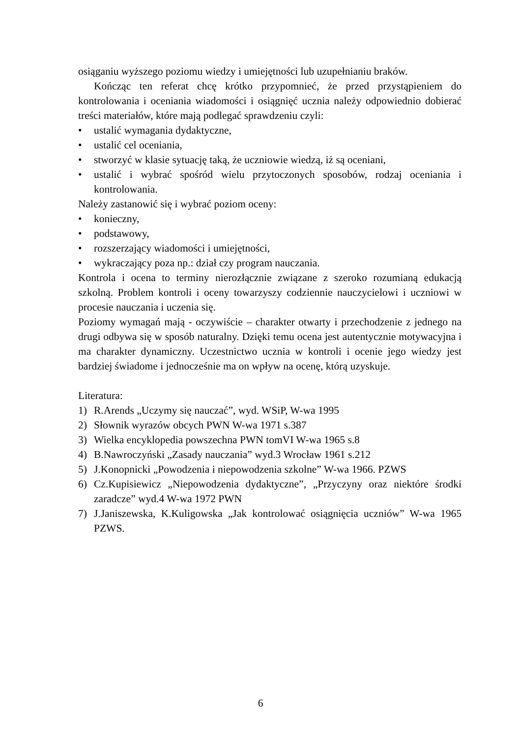osiąganiu wyższego poziomu wiedzy i umiejętności lub uzupełnianiu braków.
Kończąc ten referat chcę krótko przypomnieć, że przed przystąpieniem do kontrolowania i oceniania wiadomości i osiągnięć ucznia należy odpowiednio dobierać treści materiałów, które mają podlegać sprawdzeniu czyli:
• ustalić wymagania dydaktyczne,
• ustalić cel oceniania,
• stworzyć w klasie sytuację taką, że uczniowie wiedzą, iż są oceniani,
• ustalić i wybrać spośród wielu przytoczonych sposobów, rodzaj oceniania i kontrolowania.
Należy zastanowić się i wybrać poziom oceny:
• konieczny,
• podstawowy,
• rozszerzający wiadomości i umiejętności,
• wykraczający poza np.: dział czy program nauczania.
Kontrola i ocena to terminy nierozłącznie związane z szeroko rozumianą edukacją szkolną. Problem kontroli i oceny towarzyszy codziennie nauczycielowi i uczniowi w procesie nauczania i uczenia się.
Poziomy wymagań mają - oczywiście – charakter otwarty i przechodzenie z jednego na drugi odbywa się w sposób naturalny. Dzięki temu ocena jest autentycznie motywacyjna i ma charakter dynamiczny. Uczestnictwo ucznia w kontroli i ocenie jego wiedzy jest bardziej świadome i jednocześnie ma on wpływ na ocenę, którą uzyskuje.
Literatura:
1) R.Arends „Uczymy się nauczać”, wyd. WSiP, W-wa 1995
2) Słownik wyrazów obcych PWN W-wa 1971 s.387
3) Wielka encyklopedia powszechna PWN tomVI W-wa 1965 s.8
4) B.Nawroczyński „Zasady nauczania” wyd.3 Wrocław 1961 s.212
5) J.Konopnicki „Powodzenia i niepowodzenia szkolne” W-wa 1966. PZWS
6) Cz.Kupisiewicz „Niepowodzenia dydaktyczne”, „Przyczyny oraz niektóre środki zaradcze” wyd.4 W-wa 1972 PWN
7) J.Janiszewska, K.Kuligowska „Jak kontrolować osiągnięcia uczniów” W-wa 1965 PZWS.
6